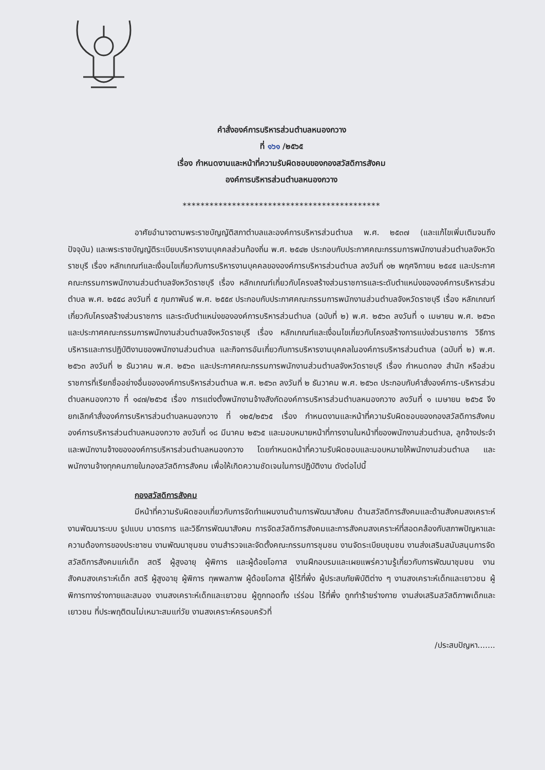คำสั่งองค์การบริหารส่วนตำบลหนองกวาง
ที่ ๑๖๑ /๒๕๖๕
เรื่อง กำหนดงานและหน้าที่ความรับผิดชอบของกองสวัสดิการสังคม
องค์การบริหารส่วนตำบลหนองกวาง
********************************************
อาศัยอำนาจตามพระราชบัญญัติสภาตำบลและองค์การบริหารส่วนตำบล พ.ศ. ๒๕๓๗ (และแก้ไขเพิ่มเติมจนถึงปัจจุบัน) และพระราชบัญญัติระเบียบบริหารงานบุคคลส่วนท้องถิ่น พ.ศ. ๒๕๔๒ ประกอบกับประกาศคณะกรรมการพนักงานส่วนตำบลจังหวัดราชบุรี เรื่อง หลักเกณฑ์และเงื่อนไขเกี่ยวกับการบริหารงานบุคคลขององค์การบริหารส่วนตำบล ลงวันที่ ๑๒ พฤศจิกายน ๒๕๔๕ และประกาศคณะกรรมการพนักงานส่วนตำบลจังหวัดราชบุรี เรื่อง หลักเกณฑ์เกี่ยวกับโครงสร้างส่วนราชการและระดับตำแหน่งขององค์การบริหารส่วนตำบล พ.ศ. ๒๕๕๘ ลงวันที่ ๕ กุมภาพันธ์ พ.ศ. ๒๕๕๙ ประกอบกับประกาศคณะกรรมการพนักงานส่วนตำบลจังหวัดราชบุรี เรื่อง หลักเกณฑ์เกี่ยวกับโครงสร้างส่วนราชการ และระดับตำแหน่งขององค์การบริหารส่วนตำบล (ฉบับที่ ๒) พ.ศ. ๒๕๖๓ ลงวันที่ ๑ เมษายน พ.ศ. ๒๕๖๓ และประกาศคณะกรรมการพนักงานส่วนตำบลจังหวัดราชบุรี เรื่อง หลักเกณฑ์และเงื่อนไขเกี่ยวกับโครงสร้างการแบ่งส่วนราชการ วิธีการบริหารและการปฏิบัติงานของพนักงานส่วนตำบล และกิจการอันเกี่ยวกับการบริหารงานบุคคลในองค์การบริหารส่วนตำบล (ฉบับที่ ๒) พ.ศ. ๒๕๖๓ ลงวันที่ ๒ ธันวาคม พ.ศ. ๒๕๖๓ และประกาศคณะกรรมการพนักงานส่วนตำบลจังหวัดราชบุรี เรื่อง กำหนดกอง สำนัก หรือส่วนราชการที่เรียกชื่ออย่างอื่นขององค์การบริหารส่วนตำบล พ.ศ. ๒๕๖๓ ลงวันที่ ๒ ธันวาคม พ.ศ. ๒๕๖๓ ประกอบกับคำสั่งองค์การ-บริหารส่วนตำบลหนองกวาง ที่ ๑๔๗/๒๕๖๕ เรื่อง การแต่งตั้งพนักงานจ้างสังกัดองค์การบริหารส่วนตำบลหนองกวาง ลงวันที่ ๑ เมษายน ๒๕๖๕ จึงยกเลิกคำสั่งองค์การบริหารส่วนตำบลหนองกวาง ที่ ๑๒๕/๒๕๖๕ เรื่อง กำหนดงานและหน้าที่ความรับผิดชอบของกองสวัสดิการสังคม องค์การบริหารส่วนตำบลหนองกวาง ลงวันที่ ๑๘ มีนาคม ๒๕๖๕ และมอบหมายหน้าที่การงานในหน้าที่ของพนักงานส่วนตำบล, ลูกจ้างประจำ และพนักงานจ้างขององค์การบริหารส่วนตำบลหนองกวาง โดยกำหนดหน้าที่ความรับผิดชอบและมอบหมายให้พนักงานส่วนตำบล และพนักงานจ้างทุกคนภายในกองสวัสดิการสังคม เพื่อให้เกิดความชัดเจนในการปฏิบัติงาน ดังต่อไปนี้
กองสวัสดิการสังคม
มีหน้าที่ความรับผิดชอบเกี่ยวกับการจัดทำแผนงานด้านการพัฒนาสังคม ด้านสวัสดิการสังคมและด้านสังคมสงเคราะห์ งานพัฒนาระบบ รูปแบบ มาตรการ และวิธีการพัฒนาสังคม การจัดสวัสดิการสังคมและการสังคมสงเคราะห์ที่สอดคล้องกับสภาพปัญหาและความต้องการของประชาชน งานพัฒนาชุมชน งานสำรวจและจัดตั้งคณะกรรมการชุมชน งานจัดระเบียบชุมชน งานส่งเสริมสนับสนุนการจัดสวัสดิการสังคมแก่เด็ก สตรี ผู้สูงอายุ ผู้พิการ และผู้ด้อยโอกาส งานฝึกอบรมและเผยแพร่ความรู้เกี่ยวกับการพัฒนาชุมชน งานสังคมสงเคราะห์เด็ก สตรี ผู้สูงอายุ ผู้พิการ ทุพพลภาพ ผู้ด้อยโอกาส ผู้ไร้ที่พึ่ง ผู้ประสบภัยพิบัติต่าง ๆ งานสงเคราะห์เด็กและเยาวชน ผู้พิการทางร่างกายและสมอง งานสงเคราะห์เด็กและเยาวชน ผู้ถูกทอดทิ้ง เร่ร่อน ไร้ที่พึ่ง ถูกทำร้ายร่างกาย งานส่งเสริมสวัสดิภาพเด็กและเยาวชน ที่ประพฤติตนไม่เหมาะสมแก่วัย งานสงเคราะห์ครอบครัวที่
/ประสบปัญหา.......